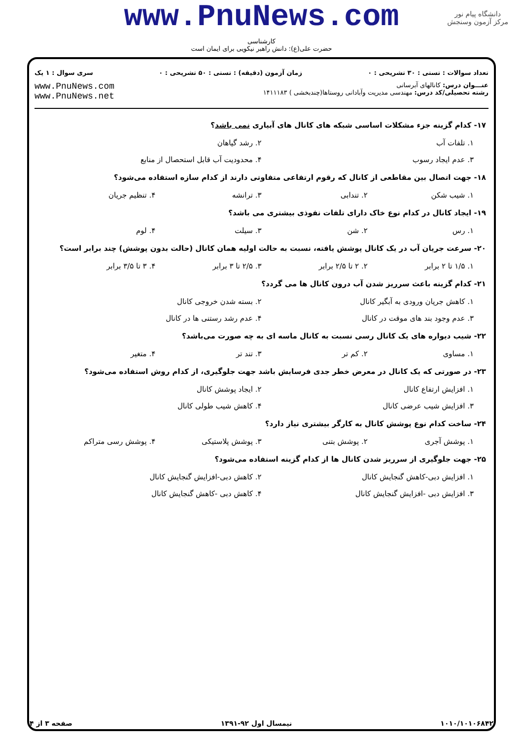دانشگاه پیام نور
مرکز آزمون وسنجش
www.PnuNews.com
کارشناسی
حضرت علی(ع): دانش راهبر نیکویی برای ایمان است
تعداد سوالات : تستی : ۳۰ تشریحی : ۰ زمان آزمون (دقیقه) : تستی : ۵۰ تشریحی : ۰ سری سوال : ۱ یک
عنـــوان درس: کانالهای آبرسانی
رشته تحصیلی/کد درس: مهندسی مدیریت وآبادانی روستاها(چندبخشی ) ۱۴۱۱۱۸۳
www.PnuNews.com
www.PnuNews.net
۱۷- کدام گزینه جزء مشکلات اساسی شبکه های کانال های آبیاری نمی باشد؟
۱. تلفات آب ۲. رشد گیاهان
۳. عدم ایجاد رسوب ۴. محدودیت آب قابل استحصال از منابع
۱۸- جهت اتصال بین مقاطعی از کانال که رقوم ارتفاعی متفاوتی دارند از کدام سازه استفاده می‌شود؟
۱. شیب شکن ۲. تندابی ۳. ترانشه ۴. تنظیم جریان
۱۹- ایجاد کانال در کدام نوع خاک دارای تلفات نفوذی بیشتری می باشد؟
۱. رس ۲. شن ۳. سیلت ۴. لوم
۲۰- سرعت جریان آب در یک کانال پوشش یافته، نسبت به حالت اولیه همان کانال (حالت بدون پوشش) چند برابر است؟
۱. ۱/۵ تا ۲ برابر ۲. ۲ تا ۲/۵ برابر ۳. ۲/۵ تا ۳ برابر ۴. ۳ تا ۳/۵ برابر
۲۱- کدام گزینه باعث سرریز شدن آب درون کانال ها می گردد؟
۱. کاهش جریان ورودی به آبگیر کانال ۲. بسته شدن خروجی کانال
۳. عدم وجود بند های موقت در کانال ۴. عدم رشد رستنی ها در کانال
۲۲- شیب دیواره های یک کانال رسی نسبت به کانال ماسه ای به چه صورت می‌باشد؟
۱. مساوی ۲. کم تر ۳. تند تر ۴. متغیر
۲۳- در صورتی که یک کانال در معرض خطر جدی فرسایش باشد جهت جلوگیری، از کدام روش استفاده می‌شود؟
۱. افزایش ارتفاع کانال ۲. ایجاد پوشش کانال
۳. افزایش شیب عرضی کانال ۴. کاهش شیب طولی کانال
۲۴- ساخت کدام نوع پوشش کانال به کارگر بیشتری نیاز دارد؟
۱. پوشش آجری ۲. پوشش بتنی ۳. پوشش پلاستیکی ۴. پوشش رسی متراکم
۲۵- جهت جلوگیری از سرریز شدن کانال ها از کدام گزینه استفاده می‌شود؟
۱. افزایش دبی-کاهش گنجایش کانال ۲. کاهش دبی-افزایش گنجایش کانال
۳. افزایش دبی -افزایش گنجایش کانال ۴. کاهش دبی -کاهش گنجایش کانال
۱۰۱۰/۱۰۱۰۶۸۴۲ نیمسال اول ۹۲-۱۳۹۱ صفحه ۳ از ۴